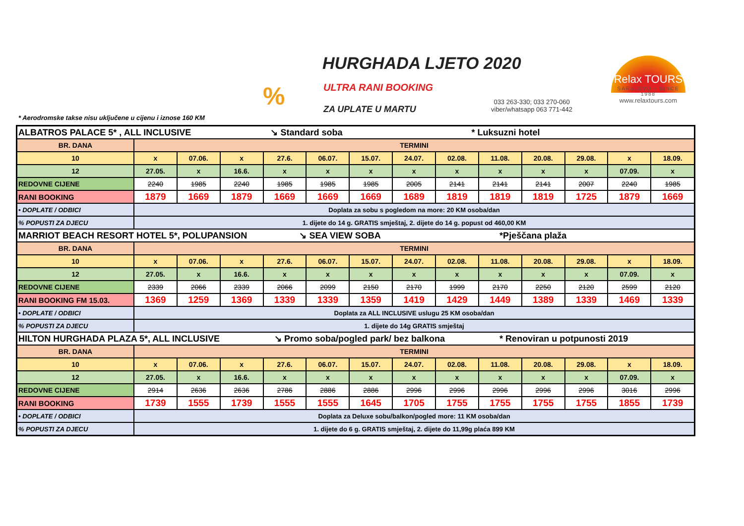%
HURGHADA LJETO 2020
ULTRA RANI BOOKING
ZA UPLATE U MARTU
033 263-330; 033 270-060
viber/whatsapp 063 771-442
Relax TOURS
SARAJEVO • SINCE 1988
www.relaxtours.com
* Aerodromske takse nisu uključene u cijenu i iznose 160 KM
| ALBATROS PALACE 5* , ALL INCLUSIVE ↘ Standard soba * Luksuzni hotel | | | | | | | | | | | | | |
| BR. DANA | TERMINI | | | | | | | | | | | | |
| 10 | x | 07.06. | x | 27.6. | 06.07. | 15.07. | 24.07. | 02.08. | 11.08. | 20.08. | 29.08. | x | 18.09. |
| 12 | 27.05. | x | 16.6. | x | x | x | x | x | x | x | x | 07.09. | x |
| REDOVNE CIJENE | 2240 | 1985 | 2240 | 1985 | 1985 | 1985 | 2005 | 2141 | 2141 | 2141 | 2007 | 2240 | 1985 |
| RANI BOOKING | 1879 | 1669 | 1879 | 1669 | 1669 | 1669 | 1689 | 1819 | 1819 | 1819 | 1725 | 1879 | 1669 |
| • DOPLATE / ODBICI | Doplata za sobu s pogledom na more: 20 KM osoba/dan | | | | | | | | | | | | |
| % POPUSTI ZA DJECU | 1. dijete do 14 g. GRATIS smještaj, 2. dijete do 14 g. popust od 460,00 KM | | | | | | | | | | | | |
| MARRIOT BEACH RESORT HOTEL 5*, POLUPANSION ↘ SEA VIEW SOBA *Pješčana plaža | | | | | | | | | | | | | |
| BR. DANA | TERMINI | | | | | | | | | | | | |
| 10 | x | 07.06. | x | 27.6. | 06.07. | 15.07. | 24.07. | 02.08. | 11.08. | 20.08. | 29.08. | x | 18.09. |
| 12 | 27.05. | x | 16.6. | x | x | x | x | x | x | x | x | 07.09. | x |
| REDOVNE CIJENE | 2339 | 2066 | 2339 | 2066 | 2099 | 2150 | 2170 | 1999 | 2170 | 2250 | 2120 | 2599 | 2120 |
| RANI BOOKING FM 15.03. | 1369 | 1259 | 1369 | 1339 | 1339 | 1359 | 1419 | 1429 | 1449 | 1389 | 1339 | 1469 | 1339 |
| • DOPLATE / ODBICI | Doplata za ALL INCLUSIVE uslugu 25 KM osoba/dan | | | | | | | | | | | | |
| % POPUSTI ZA DJECU | 1. dijete do 14g GRATIS smještaj | | | | | | | | | | | | |
| HILTON HURGHADA PLAZA 5*, ALL INCLUSIVE ↘ Promo soba/pogled park/ bez balkona * Renoviran u potpunosti 2019 | | | | | | | | | | | | | |
| BR. DANA | TERMINI | | | | | | | | | | | | |
| 10 | x | 07.06. | x | 27.6. | 06.07. | 15.07. | 24.07. | 02.08. | 11.08. | 20.08. | 29.08. | x | 18.09. |
| 12 | 27.05. | x | 16.6. | x | x | x | x | x | x | x | x | 07.09. | x |
| REDOVNE CIJENE | 2914 | 2636 | 2636 | 2786 | 2886 | 2886 | 2996 | 2996 | 2996 | 2996 | 2996 | 3016 | 2996 |
| RANI BOOKING | 1739 | 1555 | 1739 | 1555 | 1555 | 1645 | 1705 | 1755 | 1755 | 1755 | 1755 | 1855 | 1739 |
| • DOPLATE / ODBICI | Doplata za Deluxe sobu/balkon/pogled more: 11 KM osoba/dan | | | | | | | | | | | | |
| % POPUSTI ZA DJECU | 1. dijete do 6 g. GRATIS smještaj, 2. dijete do 11,99g plaća 899 KM | | | | | | | | | | | | |